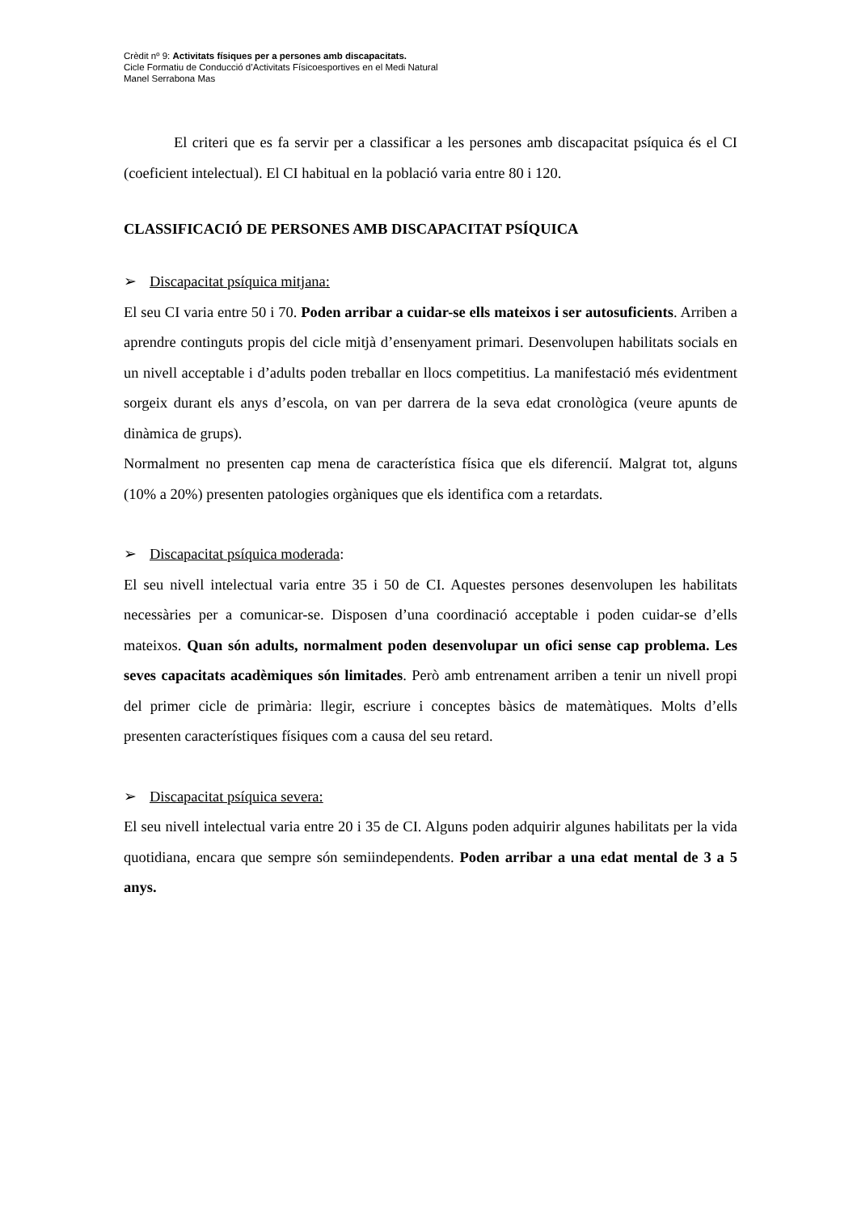Crèdit nº 9: Activitats físiques per a persones amb discapacitats.
Cicle Formatiu de Conducció d’Activitats Físicoesportives en el Medi Natural
Manel Serrabona Mas
El criteri que es fa servir per a classificar a les persones amb discapacitat psíquica és el CI (coeficient intelectual). El CI habitual en la població varia entre 80 i 120.
CLASSIFICACIÓ DE PERSONES AMB DISCAPACITAT PSÍQUICA
➢ Discapacitat psíquica mitjana:
El seu CI varia entre 50 i 70. Poden arribar a cuidar-se ells mateixos i ser autosuficients. Arriben a aprendre continguts propis del cicle mitjà d’ensenyament primari. Desenvolupen habilitats socials en un nivell acceptable i d’adults poden treballar en llocs competitius. La manifestació més evidentment sorgeix durant els anys d’escola, on van per darrera de la seva edat cronològica (veure apunts de dinàmica de grups).
Normalment no presenten cap mena de característica física que els diferencií. Malgrat tot, alguns (10% a 20%) presenten patologies orgàniques que els identifica com a retardats.
➢ Discapacitat psíquica moderada:
El seu nivell intelectual varia entre 35 i 50 de CI. Aquestes persones desenvolupen les habilitats necessàries per a comunicar-se. Disposen d’una coordinació acceptable i poden cuidar-se d’ells mateixos. Quan són adults, normalment poden desenvolupar un ofici sense cap problema. Les seves capacitats acadèmiques són limitades. Però amb entrenament arriben a tenir un nivell propi del primer cicle de primària: llegir, escriure i conceptes bàsics de matemàtiques. Molts d’ells presenten característiques físiques com a causa del seu retard.
➢ Discapacitat psíquica severa:
El seu nivell intelectual varia entre 20 i 35 de CI. Alguns poden adquirir algunes habilitats per la vida quotidiana, encara que sempre són semiindependents. Poden arribar a una edat mental de 3 a 5 anys.